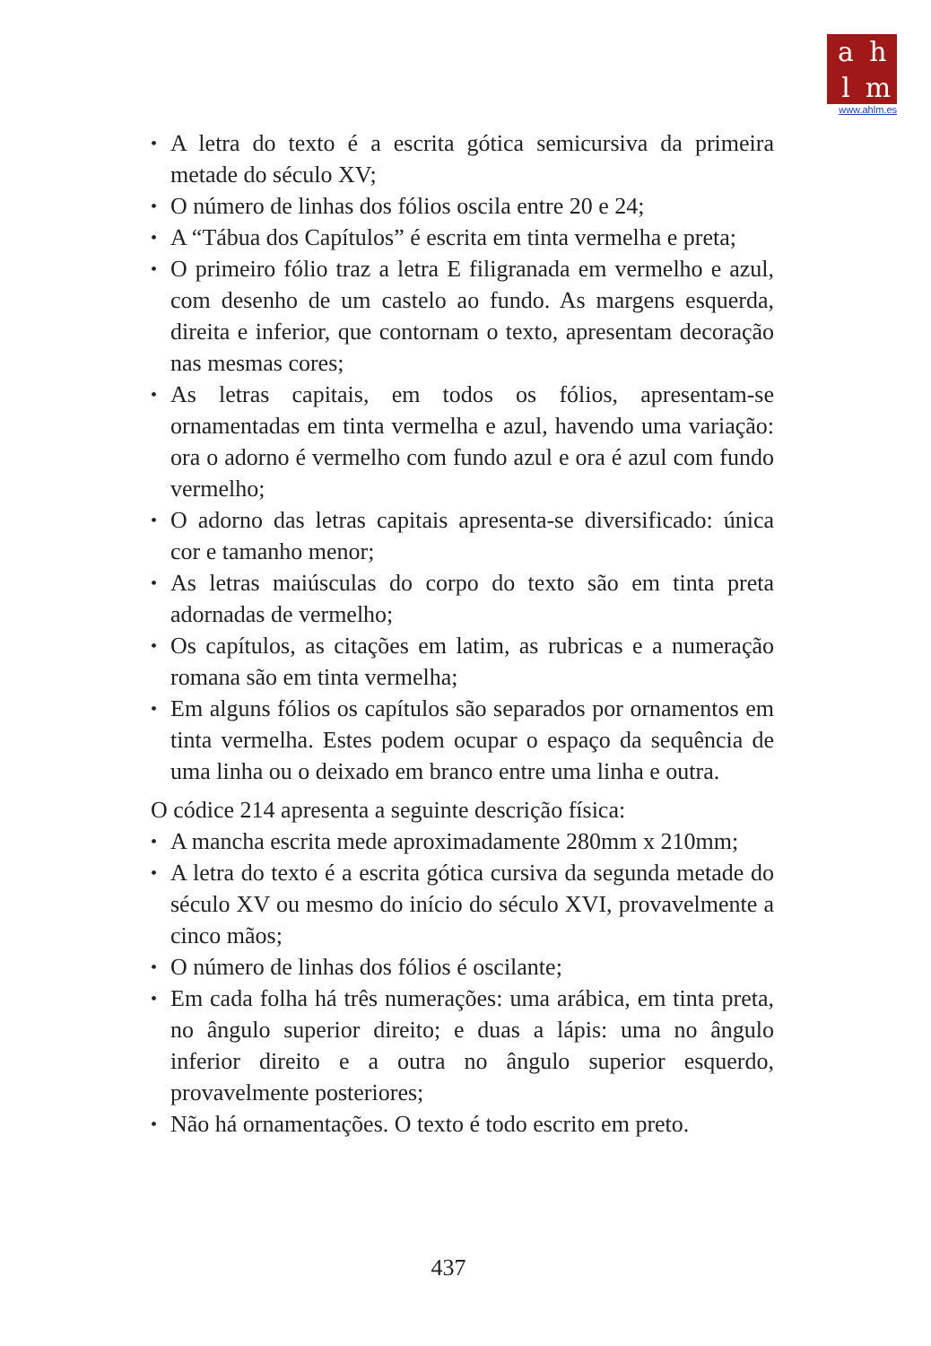ahlm
www.ahlm.es
• A letra do texto é a escrita gótica semicursiva da primeira metade do século XV;
• O número de linhas dos fólios oscila entre 20 e 24;
• A “Tábua dos Capítulos” é escrita em tinta vermelha e preta;
• O primeiro fólio traz a letra E filigranada em vermelho e azul, com desenho de um castelo ao fundo. As margens esquerda, direita e inferior, que contornam o texto, apresentam decoração nas mesmas cores;
• As letras capitais, em todos os fólios, apresentam-se ornamentadas em tinta vermelha e azul, havendo uma variação: ora o adorno é vermelho com fundo azul e ora é azul com fundo vermelho;
• O adorno das letras capitais apresenta-se diversificado: única cor e tamanho menor;
• As letras maiúsculas do corpo do texto são em tinta preta adornadas de vermelho;
• Os capítulos, as citações em latim, as rubricas e a numeração romana são em tinta vermelha;
• Em alguns fólios os capítulos são separados por ornamentos em tinta vermelha. Estes podem ocupar o espaço da sequência de uma linha ou o deixado em branco entre uma linha e outra.
O códice 214 apresenta a seguinte descrição física:
• A mancha escrita mede aproximadamente 280mm x 210mm;
• A letra do texto é a escrita gótica cursiva da segunda metade do século XV ou mesmo do início do século XVI, provavelmente a cinco mãos;
• O número de linhas dos fólios é oscilante;
• Em cada folha há três numerações: uma arábica, em tinta preta, no ângulo superior direito; e duas a lápis: uma no ângulo inferior direito e a outra no ângulo superior esquerdo, provavelmente posteriores;
• Não há ornamentações. O texto é todo escrito em preto.
437